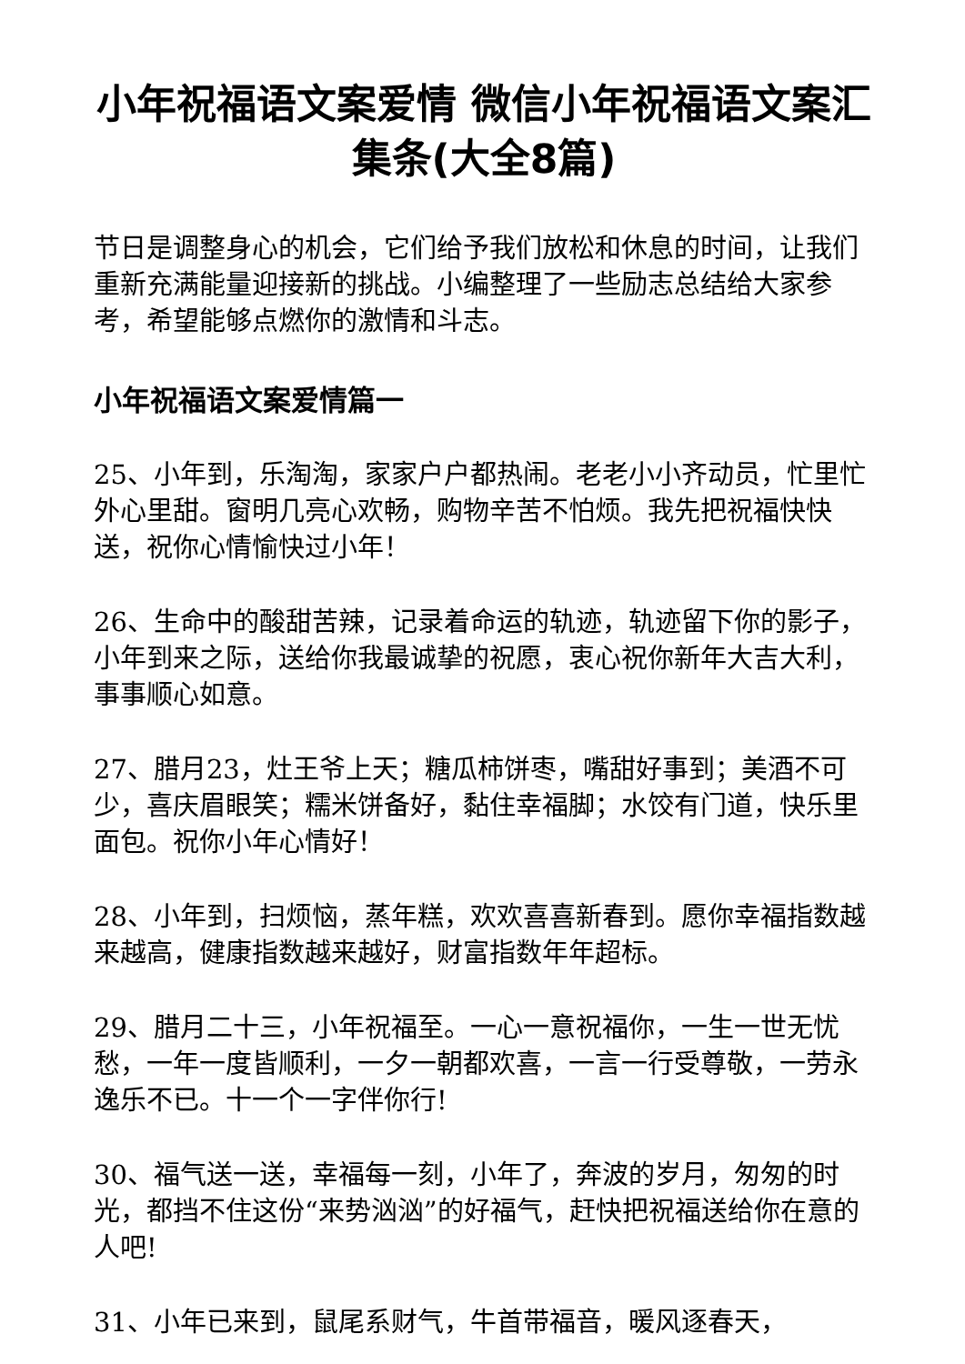小年祝福语文案爱情 微信小年祝福语文案汇集条(大全8篇)
节日是调整身心的机会，它们给予我们放松和休息的时间，让我们重新充满能量迎接新的挑战。小编整理了一些励志总结给大家参考，希望能够点燃你的激情和斗志。
小年祝福语文案爱情篇一
25、小年到，乐淘淘，家家户户都热闹。老老小小齐动员，忙里忙外心里甜。窗明几亮心欢畅，购物辛苦不怕烦。我先把祝福快快送，祝你心情愉快过小年！
26、生命中的酸甜苦辣，记录着命运的轨迹，轨迹留下你的影子，小年到来之际，送给你我最诚挚的祝愿，衷心祝你新年大吉大利，事事顺心如意。
27、腊月23，灶王爷上天；糖瓜柿饼枣，嘴甜好事到；美酒不可少，喜庆眉眼笑；糯米饼备好，黏住幸福脚；水饺有门道，快乐里面包。祝你小年心情好！
28、小年到，扫烦恼，蒸年糕，欢欢喜喜新春到。愿你幸福指数越来越高，健康指数越来越好，财富指数年年超标。
29、腊月二十三，小年祝福至。一心一意祝福你，一生一世无忧愁，一年一度皆顺利，一夕一朝都欢喜，一言一行受尊敬，一劳永逸乐不已。十一个一字伴你行!
30、福气送一送，幸福每一刻，小年了，奔波的岁月，匆匆的时光，都挡不住这份“来势汹汹”的好福气，赶快把祝福送给你在意的人吧!
31、小年已来到，鼠尾系财气，牛首带福音，暖风逐春天，